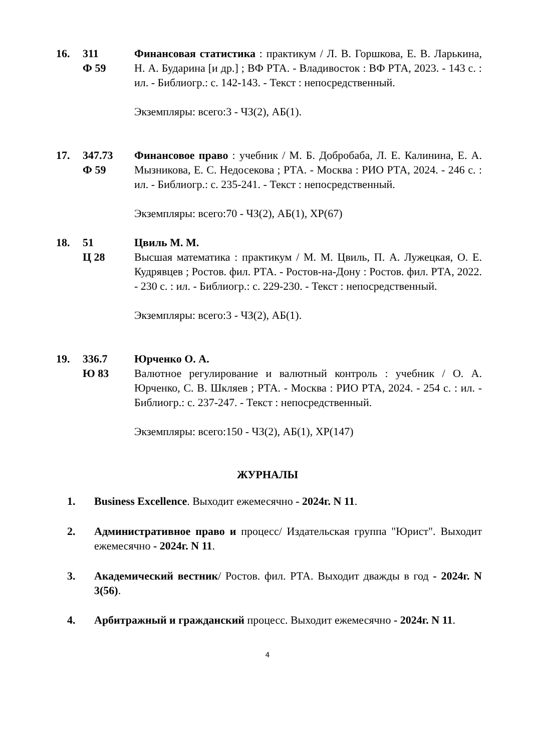16. 311
Ф 59
Финансовая статистика : практикум / Л. В. Горшкова, Е. В. Ларькина, Н. А. Бударина [и др.] ; ВФ РТА. - Владивосток : ВФ РТА, 2023. - 143 с. : ил. - Библиогр.: с. 142-143. - Текст : непосредственный.
Экземпляры: всего:3 - ЧЗ(2), АБ(1).
17. 347.73
Ф 59
Финансовое право : учебник / М. Б. Добробаба, Л. Е. Калинина, Е. А. Мызникова, Е. С. Недосекова ; РТА. - Москва : РИО РТА, 2024. - 246 с. : ил. - Библиогр.: с. 235-241. - Текст : непосредственный.
Экземпляры: всего:70 - ЧЗ(2), АБ(1), ХР(67)
18. 51
Ц 28
Цвиль М. М.
Высшая математика : практикум / М. М. Цвиль, П. А. Лужецкая, О. Е. Кудрявцев ; Ростов. фил. РТА. - Ростов-на-Дону : Ростов. фил. РТА, 2022. - 230 с. : ил. - Библиогр.: с. 229-230. - Текст : непосредственный.
Экземпляры: всего:3 - ЧЗ(2), АБ(1).
19. 336.7
Ю 83
Юрченко О. А.
Валютное регулирование и валютный контроль : учебник / О. А. Юрченко, С. В. Шкляев ; РТА. - Москва : РИО РТА, 2024. - 254 с. : ил. - Библиогр.: с. 237-247. - Текст : непосредственный.
Экземпляры: всего:150 - ЧЗ(2), АБ(1), ХР(147)
ЖУРНАЛЫ
1. Business Excellence. Выходит ежемесячно - 2024г. N 11.
2. Административное право и процесс/ Издательская группа "Юрист". Выходит ежемесячно - 2024г. N 11.
3. Академический вестник/ Ростов. фил. РТА. Выходит дважды в год - 2024г. N 3(56).
4. Арбитражный и гражданский процесс. Выходит ежемесячно - 2024г. N 11.
4